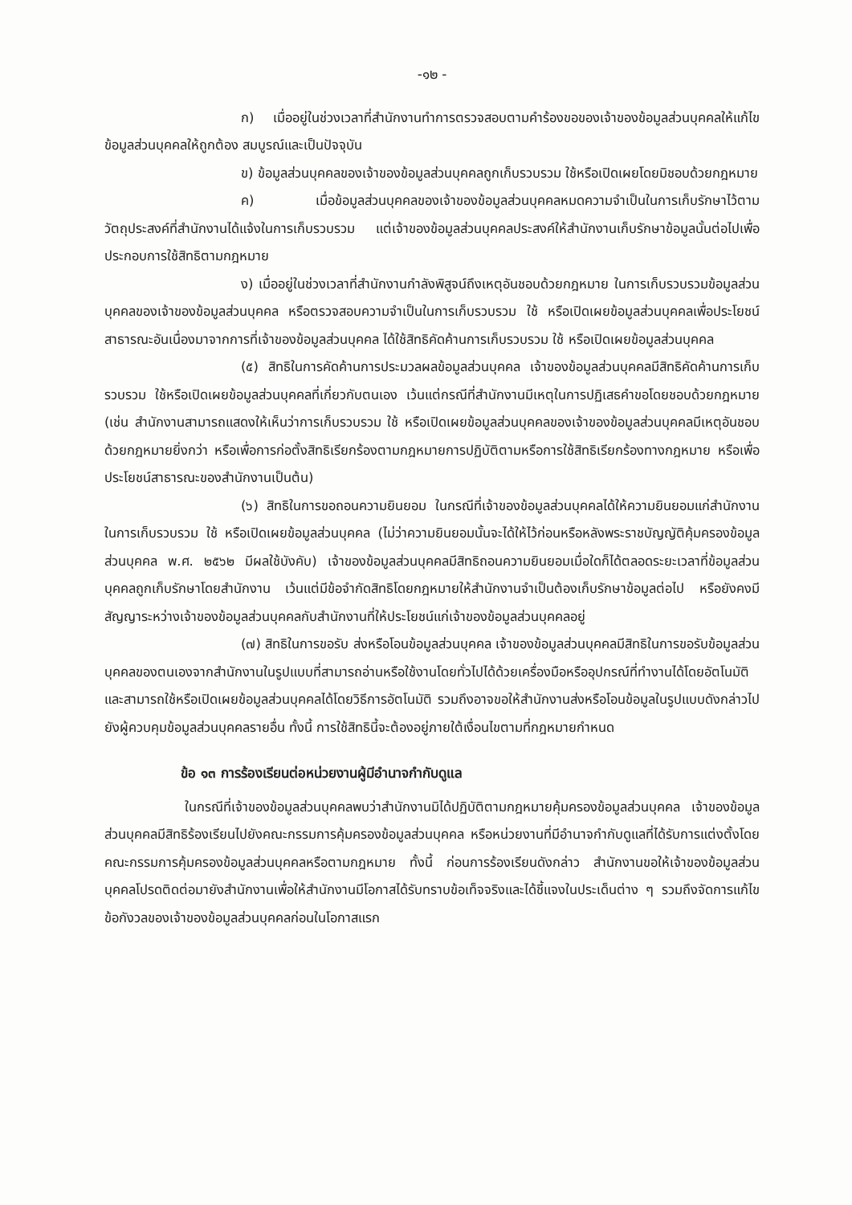-๑๒ -
ก) เมื่ออยู่ในช่วงเวลาที่สำนักงานทำการตรวจสอบตามคำร้องขอของเจ้าของข้อมูลส่วนบุคคลให้แก้ไขข้อมูลส่วนบุคคลให้ถูกต้อง สมบูรณ์และเป็นปัจจุบัน
ข) ข้อมูลส่วนบุคคลของเจ้าของข้อมูลส่วนบุคคลถูกเก็บรวบรวม ใช้หรือเปิดเผยโดยมิชอบด้วยกฎหมาย
ค) เมื่อข้อมูลส่วนบุคคลของเจ้าของข้อมูลส่วนบุคคลหมดความจำเป็นในการเก็บรักษาไว้ตามวัตถุประสงค์ที่สำนักงานได้แจ้งในการเก็บรวบรวม แต่เจ้าของข้อมูลส่วนบุคคลประสงค์ให้สำนักงานเก็บรักษาข้อมูลนั้นต่อไปเพื่อประกอบการใช้สิทธิตามกฎหมาย
ง) เมื่ออยู่ในช่วงเวลาที่สำนักงานกำลังพิสูจน์ถึงเหตุอันชอบด้วยกฎหมาย ในการเก็บรวบรวมข้อมูลส่วนบุคคลของเจ้าของข้อมูลส่วนบุคคล หรือตรวจสอบความจำเป็นในการเก็บรวบรวม ใช้ หรือเปิดเผยข้อมูลส่วนบุคคลเพื่อประโยชน์สาธารณะอันเนื่องมาจากการที่เจ้าของข้อมูลส่วนบุคคล ได้ใช้สิทธิคัดค้านการเก็บรวบรวม ใช้ หรือเปิดเผยข้อมูลส่วนบุคคล
(๕) สิทธิในการคัดค้านการประมวลผลข้อมูลส่วนบุคคล เจ้าของข้อมูลส่วนบุคคลมีสิทธิคัดค้านการเก็บรวบรวม ใช้หรือเปิดเผยข้อมูลส่วนบุคคลที่เกี่ยวกับตนเอง เว้นแต่กรณีที่สำนักงานมีเหตุในการปฏิเสธคำขอโดยชอบด้วยกฎหมาย (เช่น สำนักงานสามารถแสดงให้เห็นว่าการเก็บรวบรวม ใช้ หรือเปิดเผยข้อมูลส่วนบุคคลของเจ้าของข้อมูลส่วนบุคคลมีเหตุอันชอบด้วยกฎหมายยิ่งกว่า หรือเพื่อการก่อตั้งสิทธิเรียกร้องตามกฎหมายการปฏิบัติตามหรือการใช้สิทธิเรียกร้องทางกฎหมาย หรือเพื่อประโยชน์สาธารณะของสำนักงานเป็นต้น)
(๖) สิทธิในการขอถอนความยินยอม ในกรณีที่เจ้าของข้อมูลส่วนบุคคลได้ให้ความยินยอมแก่สำนักงานในการเก็บรวบรวม ใช้ หรือเปิดเผยข้อมูลส่วนบุคคล (ไม่ว่าความยินยอมนั้นจะได้ให้ไว้ก่อนหรือหลังพระราชบัญญัติคุ้มครองข้อมูลส่วนบุคคล พ.ศ. ๒๕๖๒ มีผลใช้บังคับ) เจ้าของข้อมูลส่วนบุคคลมีสิทธิถอนความยินยอมเมื่อใดก็ได้ตลอดระยะเวลาที่ข้อมูลส่วนบุคคลถูกเก็บรักษาโดยสำนักงาน เว้นแต่มีข้อจำกัดสิทธิโดยกฎหมายให้สำนักงานจำเป็นต้องเก็บรักษาข้อมูลต่อไป หรือยังคงมีสัญญาระหว่างเจ้าของข้อมูลส่วนบุคคลกับสำนักงานที่ให้ประโยชน์แก่เจ้าของข้อมูลส่วนบุคคลอยู่
(๗) สิทธิในการขอรับ ส่งหรือโอนข้อมูลส่วนบุคคล เจ้าของข้อมูลส่วนบุคคลมีสิทธิในการขอรับข้อมูลส่วนบุคคลของตนเองจากสำนักงานในรูปแบบที่สามารถอ่านหรือใช้งานโดยทั่วไปได้ด้วยเครื่องมือหรืออุปกรณ์ที่ทำงานได้โดยอัตโนมัติและสามารถใช้หรือเปิดเผยข้อมูลส่วนบุคคลได้โดยวิธีการอัตโนมัติ รวมถึงอาจขอให้สำนักงานส่งหรือโอนข้อมูลในรูปแบบดังกล่าวไปยังผู้ควบคุมข้อมูลส่วนบุคคลรายอื่น ทั้งนี้ การใช้สิทธินี้จะต้องอยู่ภายใต้เงื่อนไขตามที่กฎหมายกำหนด
ข้อ ๑๓ การร้องเรียนต่อหน่วยงานผู้มีอำนาจกำกับดูแล
ในกรณีที่เจ้าของข้อมูลส่วนบุคคลพบว่าสำนักงานมิได้ปฏิบัติตามกฎหมายคุ้มครองข้อมูลส่วนบุคคล เจ้าของข้อมูลส่วนบุคคลมีสิทธิร้องเรียนไปยังคณะกรรมการคุ้มครองข้อมูลส่วนบุคคล หรือหน่วยงานที่มีอำนาจกำกับดูแลที่ได้รับการแต่งตั้งโดยคณะกรรมการคุ้มครองข้อมูลส่วนบุคคลหรือตามกฎหมาย ทั้งนี้ ก่อนการร้องเรียนดังกล่าว สำนักงานขอให้เจ้าของข้อมูลส่วนบุคคลโปรดติดต่อมายังสำนักงานเพื่อให้สำนักงานมีโอกาสได้รับทราบข้อเท็จจริงและได้ชี้แจงในประเด็นต่าง ๆ รวมถึงจัดการแก้ไขข้อกังวลของเจ้าของข้อมูลส่วนบุคคลก่อนในโอกาสแรก